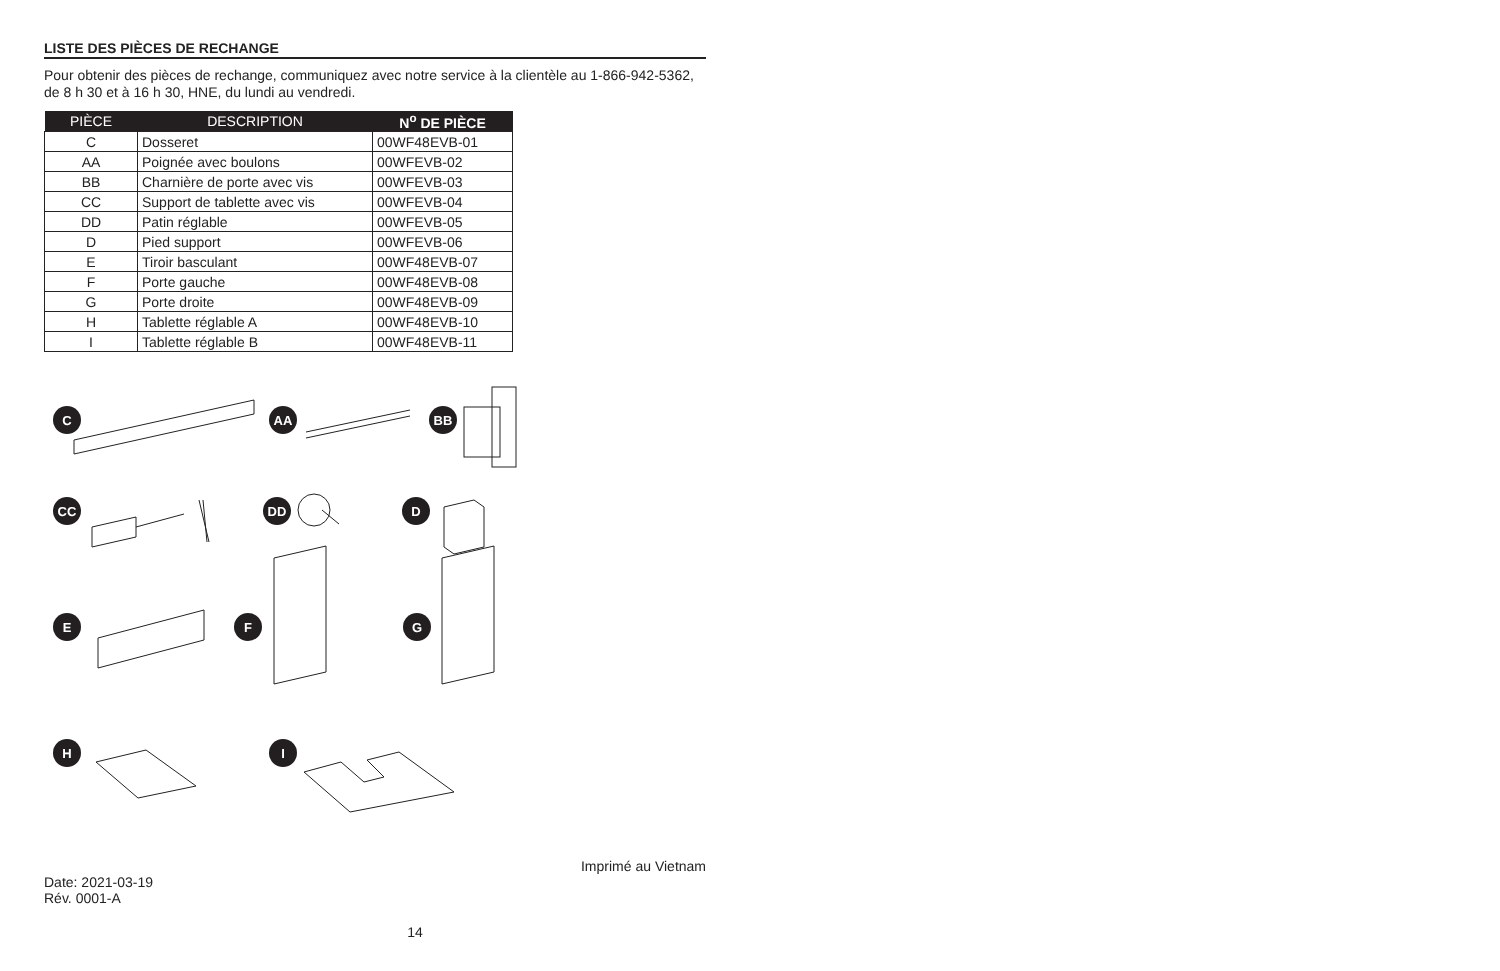LISTE DES PIÈCES DE RECHANGE
Pour obtenir des pièces de rechange, communiquez avec notre service à la clientèle au 1-866-942-5362, de 8 h 30 et à 16 h 30, HNE, du lundi au vendredi.
| PIÈCE | DESCRIPTION | N<sup>o</sup> DE PIÈCE |
| --- | --- | --- |
| C | Dosseret | 00WF48EVB-01 |
| AA | Poignée avec boulons | 00WFEVB-02 |
| BB | Charnière de porte avec vis | 00WFEVB-03 |
| CC | Support de tablette avec vis | 00WFEVB-04 |
| DD | Patin réglable | 00WFEVB-05 |
| D | Pied support | 00WFEVB-06 |
| E | Tiroir basculant | 00WF48EVB-07 |
| F | Porte gauche | 00WF48EVB-08 |
| G | Porte droite | 00WF48EVB-09 |
| H | Tablette réglable A | 00WF48EVB-10 |
| I | Tablette réglable B | 00WF48EVB-11 |
C AA BB
CC DD D
E F G
H I
Imprimé au Vietnam
Date: 2021-03-19
Rév. 0001-A
14